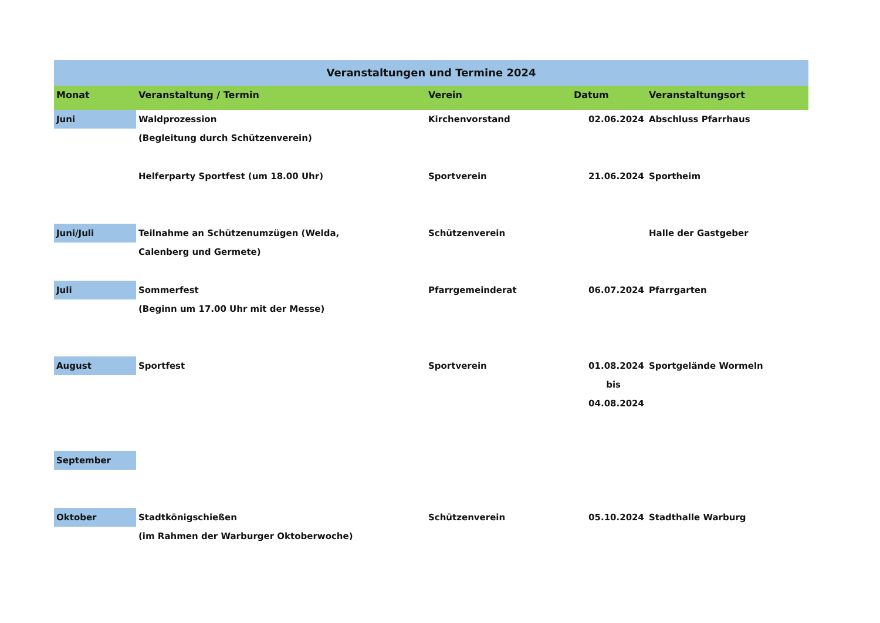| Veranstaltungen und Termine 2024 | | | | |
| --- | --- | --- | --- | --- |
| Monat | Veranstaltung / Termin | Verein | Datum | Veranstaltungsort |
| Juni | Waldprozession (Begleitung durch Schützenverein) | Kirchenvorstand | 02.06.2024 | Abschluss Pfarrhaus |
| | Helferparty Sportfest (um 18.00 Uhr) | Sportverein | 21.06.2024 | Sportheim |
| Juni/Juli | Teilnahme an Schützenumzügen (Welda, Calenberg und Germete) | Schützenverein | | Halle der Gastgeber |
| Juli | Sommerfest (Beginn um 17.00 Uhr mit der Messe) | Pfarrgemeinderat | 06.07.2024 | Pfarrgarten |
| August | Sportfest | Sportverein | 01.08.2024 bis 04.08.2024 | Sportgelände Wormeln |
| September | | | | |
| Oktober | Stadtkönigschießen (im Rahmen der Warburger Oktoberwoche) | Schützenverein | 05.10.2024 | Stadthalle Warburg |